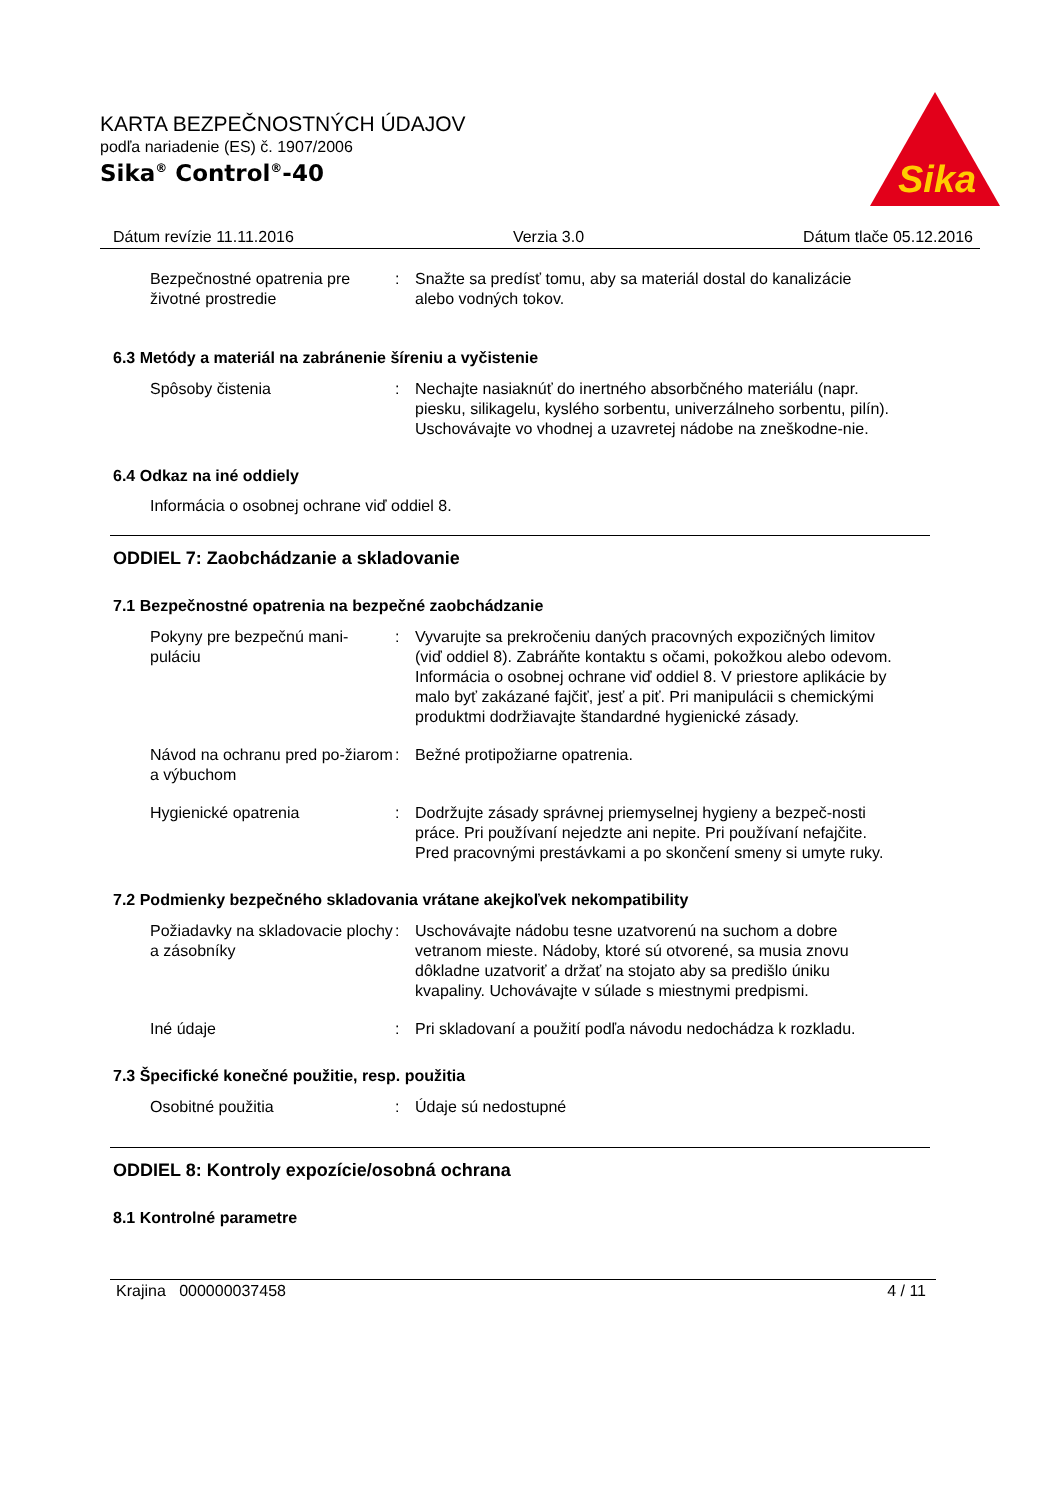KARTA BEZPEČNOSTNÝCH ÚDAJOV
podľa nariadenie (ES) č. 1907/2006
Sika<sup>®</sup> Control<sup>®</sup>-40
Sika
Dátum revízie 11.11.2016 Verzia 3.0 Dátum tlače 05.12.2016
Bezpečnostné opatrenia pre životné prostredie
: Snažte sa predísť tomu, aby sa materiál dostal do kanalizácie alebo vodných tokov.
6.3 Metódy a materiál na zabránenie šíreniu a vyčistenie
Spôsoby čistenia : Nechajte nasiaknúť do inertného absorbčného materiálu (napr. piesku, silikagelu, kyslého sorbentu, univerzálneho sorbentu, pilín).
Uschovávajte vo vhodnej a uzavretej nádobe na zneškodne-nie.
6.4 Odkaz na iné oddiely
Informácia o osobnej ochrane viď oddiel 8.
ODDIEL 7: Zaobchádzanie a skladovanie
7.1 Bezpečnostné opatrenia na bezpečné zaobchádzanie
Pokyny pre bezpečnú mani-puláciu
: Vyvarujte sa prekročeniu daných pracovných expozičných limitov (viď oddiel 8). Zabráňte kontaktu s očami, pokožkou alebo odevom. Informácia o osobnej ochrane viď oddiel 8. V priestore aplikácie by malo byť zakázané fajčiť, jesť a piť. Pri manipulácii s chemickými produktmi dodržiavajte štandardné hygienické zásady.
Návod na ochranu pred po-žiarom a výbuchom
: Bežné protipožiarne opatrenia.
Hygienické opatrenia : Dodržujte zásady správnej priemyselnej hygieny a bezpeč-nosti práce. Pri používaní nejedzte ani nepite. Pri používaní nefajčite. Pred pracovnými prestávkami a po skončení smeny si umyte ruky.
7.2 Podmienky bezpečného skladovania vrátane akejkoľvek nekompatibility
Požiadavky na skladovacie plochy a zásobníky
: Uschovávajte nádobu tesne uzatvorenú na suchom a dobre vetranom mieste. Nádoby, ktoré sú otvorené, sa musia znovu dôkladne uzatvoriť a držať na stojato aby sa predišlo úniku kvapaliny. Uchovávajte v súlade s miestnymi predpismi.
Iné údaje : Pri skladovaní a použití podľa návodu nedochádza k rozkladu.
7.3 Špecifické konečné použitie, resp. použitia
Osobitné použitia : Údaje sú nedostupné
ODDIEL 8: Kontroly expozície/osobná ochrana
8.1 Kontrolné parametre
Krajina 000000037458 4 / 11